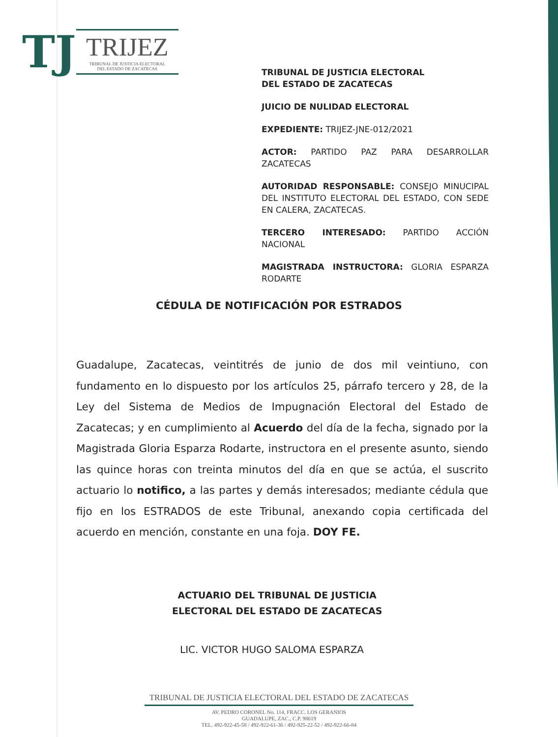TJ
TRIJEZ
TRIBUNAL DE JUSTICIA ELECTORAL
DEL ESTADO DE ZACATECAS
TRIBUNAL DE JUSTICIA ELECTORAL
DEL ESTADO DE ZACATECAS
JUICIO DE NULIDAD ELECTORAL
EXPEDIENTE: TRIJEZ-JNE-012/2021
ACTOR: PARTIDO PAZ PARA DESARROLLAR ZACATECAS
AUTORIDAD RESPONSABLE: CONSEJO MINUCIPAL DEL INSTITUTO ELECTORAL DEL ESTADO, CON SEDE EN CALERA, ZACATECAS.
TERCERO INTERESADO: PARTIDO ACCIÓN NACIONAL
MAGISTRADA INSTRUCTORA: GLORIA ESPARZA RODARTE
CÉDULA DE NOTIFICACIÓN POR ESTRADOS
Guadalupe, Zacatecas, veintitrés de junio de dos mil veintiuno, con fundamento en lo dispuesto por los artículos 25, párrafo tercero y 28, de la Ley del Sistema de Medios de Impugnación Electoral del Estado de Zacatecas; y en cumplimiento al Acuerdo del día de la fecha, signado por la Magistrada Gloria Esparza Rodarte, instructora en el presente asunto, siendo las quince horas con treinta minutos del día en que se actúa, el suscrito actuario lo notifico, a las partes y demás interesados; mediante cédula que fijo en los ESTRADOS de este Tribunal, anexando copia certificada del acuerdo en mención, constante en una foja. DOY FE.
ACTUARIO DEL TRIBUNAL DE JUSTICIA
ELECTORAL DEL ESTADO DE ZACATECAS
LIC. VICTOR HUGO SALOMA ESPARZA
TRIBUNAL DE JUSTICIA ELECTORAL DEL ESTADO DE ZACATECAS
AV. PEDRO CORONEL No. 114, FRACC. LOS GERANIOS
GUADALUPE, ZAC., C.P. 98619
TEL. 492-922-45-58 / 492-922-61-36 / 492-925-22-52 / 492-922-66-84